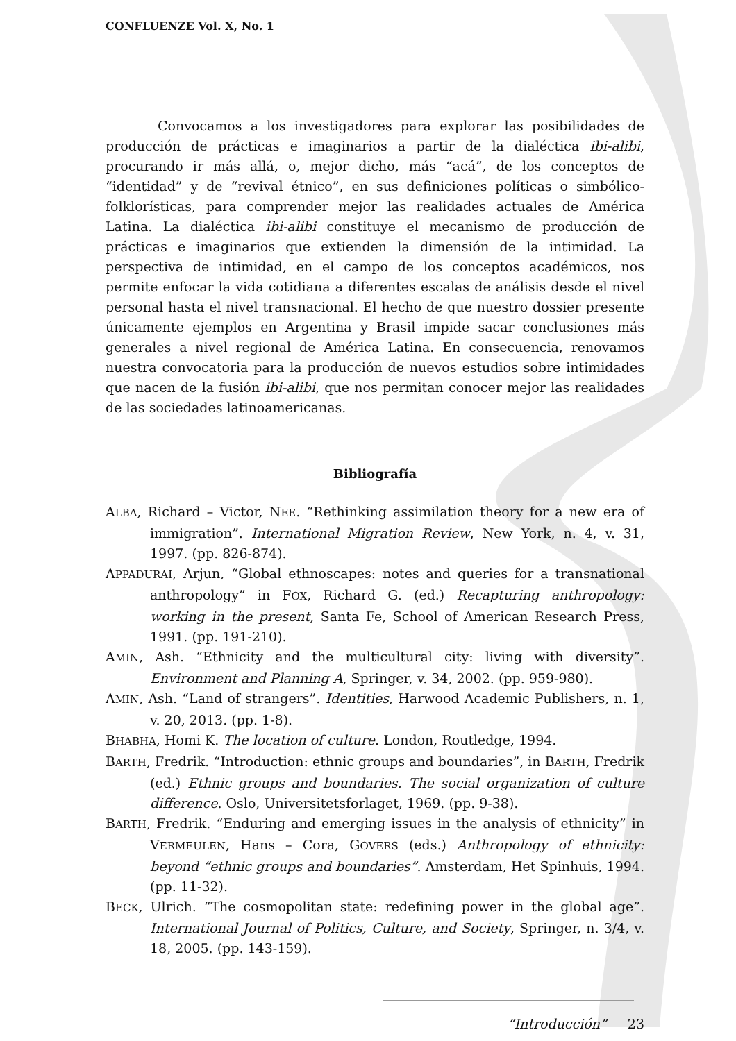CONFLUENZE Vol. X, No. 1
Convocamos a los investigadores para explorar las posibilidades de producción de prácticas e imaginarios a partir de la dialéctica ibi-alibi, procurando ir más allá, o, mejor dicho, más “acá”, de los conceptos de “identidad” y de “revival étnico”, en sus definiciones políticas o simbólico-folklorísticas, para comprender mejor las realidades actuales de América Latina. La dialéctica ibi-alibi constituye el mecanismo de producción de prácticas e imaginarios que extienden la dimensión de la intimidad. La perspectiva de intimidad, en el campo de los conceptos académicos, nos permite enfocar la vida cotidiana a diferentes escalas de análisis desde el nivel personal hasta el nivel transnacional. El hecho de que nuestro dossier presente únicamente ejemplos en Argentina y Brasil impide sacar conclusiones más generales a nivel regional de América Latina. En consecuencia, renovamos nuestra convocatoria para la producción de nuevos estudios sobre intimidades que nacen de la fusión ibi-alibi, que nos permitan conocer mejor las realidades de las sociedades latinoamericanas.
Bibliografía
ALBA, Richard – Victor, NEE. “Rethinking assimilation theory for a new era of immigration”. International Migration Review, New York, n. 4, v. 31, 1997. (pp. 826-874).
APPADURAI, Arjun, “Global ethnoscapes: notes and queries for a transnational anthropology” in FOX, Richard G. (ed.) Recapturing anthropology: working in the present, Santa Fe, School of American Research Press, 1991. (pp. 191-210).
AMIN, Ash. “Ethnicity and the multicultural city: living with diversity”. Environment and Planning A, Springer, v. 34, 2002. (pp. 959-980).
AMIN, Ash. “Land of strangers”. Identities, Harwood Academic Publishers, n. 1, v. 20, 2013. (pp. 1-8).
BHABHA, Homi K. The location of culture. London, Routledge, 1994.
BARTH, Fredrik. “Introduction: ethnic groups and boundaries”, in BARTH, Fredrik (ed.) Ethnic groups and boundaries. The social organization of culture difference. Oslo, Universitetsforlaget, 1969. (pp. 9-38).
BARTH, Fredrik. “Enduring and emerging issues in the analysis of ethnicity” in VERMEULEN, Hans – Cora, GOVERS (eds.) Anthropology of ethnicity: beyond “ethnic groups and boundaries”. Amsterdam, Het Spinhuis, 1994. (pp. 11-32).
BECK, Ulrich. “The cosmopolitan state: redefining power in the global age”. International Journal of Politics, Culture, and Society, Springer, n. 3/4, v. 18, 2005. (pp. 143-159).
“Introducción” 23